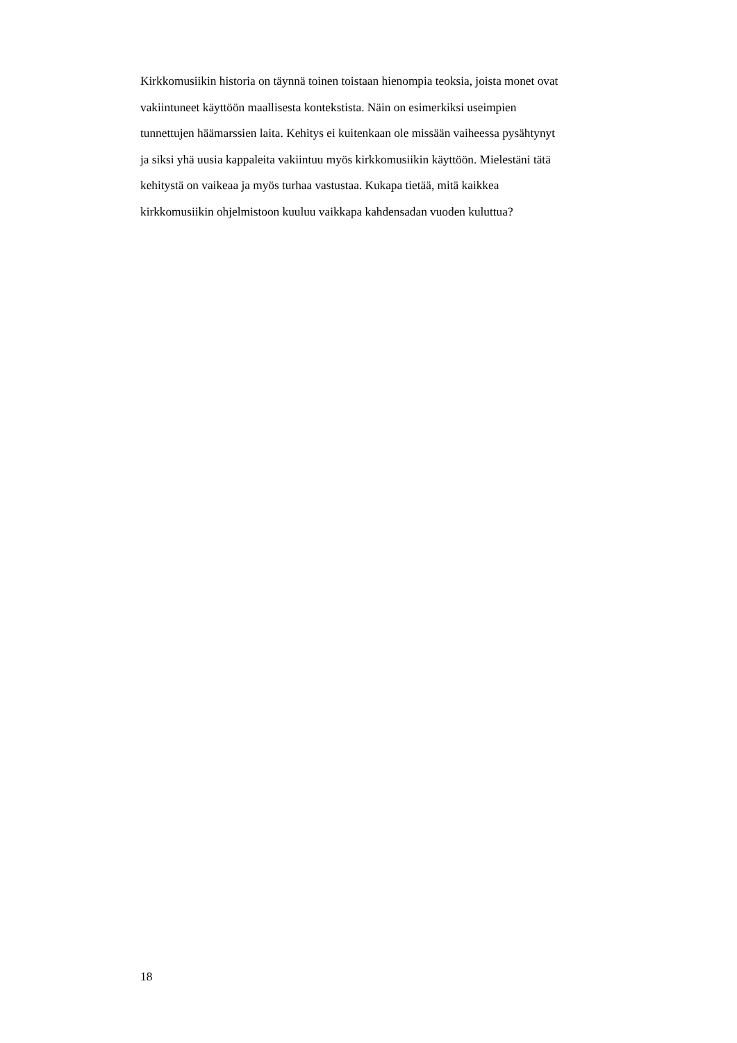Kirkkomusiikin historia on täynnä toinen toistaan hienompia teoksia, joista monet ovat
vakiintuneet käyttöön maallisesta kontekstista. Näin on esimerkiksi useimpien
tunnettujen häämarssien laita. Kehitys ei kuitenkaan ole missään vaiheessa pysähtynyt
ja siksi yhä uusia kappaleita vakiintuu myös kirkkomusiikin käyttöön. Mielestäni tätä
kehitystä on vaikeaa ja myös turhaa vastustaa. Kukapa tietää, mitä kaikkea
kirkkomusiikin ohjelmistoon kuuluu vaikkapa kahdensadan vuoden kuluttua?
18